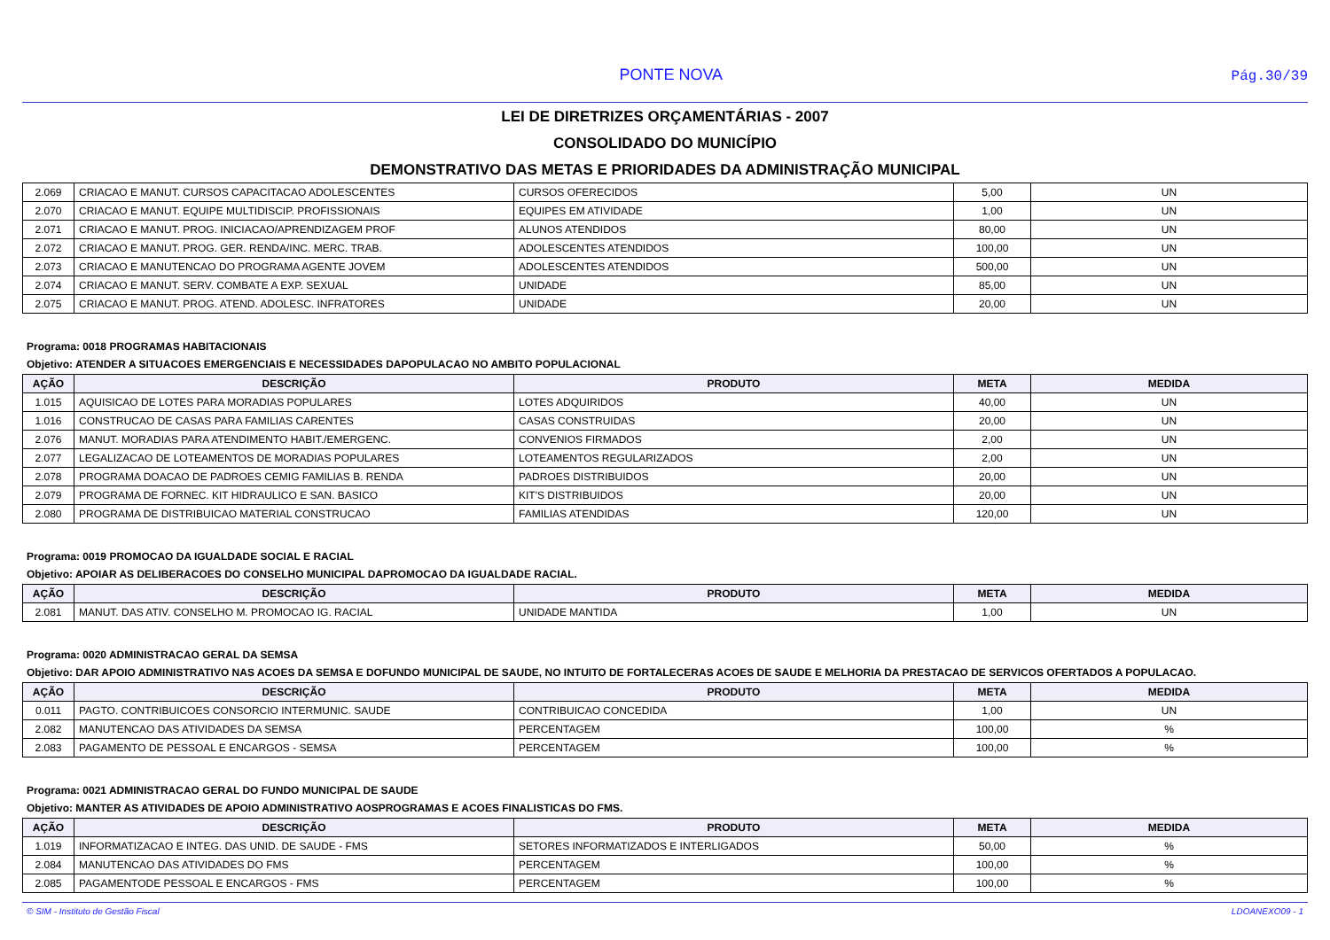PONTE NOVA
Pág.30/39
LEI DE DIRETRIZES ORÇAMENTÁRIAS - 2007
CONSOLIDADO DO MUNICÍPIO
DEMONSTRATIVO DAS METAS E PRIORIDADES DA ADMINISTRAÇÃO MUNICIPAL
| 2.069 | CRIACAO E MANUT. CURSOS CAPACITACAO ADOLESCENTES | CURSOS OFERECIDOS | 5,00 | UN |
| 2.070 | CRIACAO E MANUT. EQUIPE MULTIDISCIP. PROFISSIONAIS | EQUIPES EM ATIVIDADE | 1,00 | UN |
| 2.071 | CRIACAO E MANUT. PROG. INICIACAO/APRENDIZAGEM PROF | ALUNOS ATENDIDOS | 80,00 | UN |
| 2.072 | CRIACAO E MANUT. PROG. GER. RENDA/INC. MERC. TRAB. | ADOLESCENTES ATENDIDOS | 100,00 | UN |
| 2.073 | CRIACAO E MANUTENCAO DO PROGRAMA AGENTE JOVEM | ADOLESCENTES ATENDIDOS | 500,00 | UN |
| 2.074 | CRIACAO E MANUT. SERV. COMBATE A EXP. SEXUAL | UNIDADE | 85,00 | UN |
| 2.075 | CRIACAO E MANUT. PROG. ATEND. ADOLESC. INFRATORES | UNIDADE | 20,00 | UN |
Programa: 0018 PROGRAMAS HABITACIONAIS
Objetivo: ATENDER A SITUACOES EMERGENCIAIS E NECESSIDADES DAPOPULACAO NO AMBITO POPULACIONAL
| AÇÃO | DESCRIÇÃO | PRODUTO | META | MEDIDA |
| --- | --- | --- | --- | --- |
| 1.015 | AQUISICAO DE LOTES PARA MORADIAS POPULARES | LOTES ADQUIRIDOS | 40,00 | UN |
| 1.016 | CONSTRUCAO DE CASAS PARA FAMILIAS CARENTES | CASAS CONSTRUIDAS | 20,00 | UN |
| 2.076 | MANUT. MORADIAS PARA ATENDIMENTO HABIT./EMERGENC. | CONVENIOS FIRMADOS | 2,00 | UN |
| 2.077 | LEGALIZACAO DE LOTEAMENTOS DE MORADIAS POPULARES | LOTEAMENTOS REGULARIZADOS | 2,00 | UN |
| 2.078 | PROGRAMA DOACAO DE PADROES CEMIG FAMILIAS B. RENDA | PADROES DISTRIBUIDOS | 20,00 | UN |
| 2.079 | PROGRAMA DE FORNEC. KIT HIDRAULICO E SAN. BASICO | KIT'S DISTRIBUIDOS | 20,00 | UN |
| 2.080 | PROGRAMA DE DISTRIBUICAO MATERIAL CONSTRUCAO | FAMILIAS ATENDIDAS | 120,00 | UN |
Programa: 0019 PROMOCAO DA IGUALDADE SOCIAL E RACIAL
Objetivo: APOIAR AS DELIBERACOES DO CONSELHO MUNICIPAL DAPROMOCAO DA IGUALDADE RACIAL.
| AÇÃO | DESCRIÇÃO | PRODUTO | META | MEDIDA |
| --- | --- | --- | --- | --- |
| 2.081 | MANUT. DAS ATIV. CONSELHO M. PROMOCAO IG. RACIAL | UNIDADE MANTIDA | 1,00 | UN |
Programa: 0020 ADMINISTRACAO GERAL DA SEMSA
Objetivo: DAR APOIO ADMINISTRATIVO NAS ACOES DA SEMSA E DOFUNDO MUNICIPAL DE SAUDE, NO INTUITO DE FORTALECERAS ACOES DE SAUDE E MELHORIA DA PRESTACAO DE SERVICOS OFERTADOS A POPULACAO.
| AÇÃO | DESCRIÇÃO | PRODUTO | META | MEDIDA |
| --- | --- | --- | --- | --- |
| 0.011 | PAGTO. CONTRIBUICOES CONSORCIO INTERMUNIC. SAUDE | CONTRIBUICAO CONCEDIDA | 1,00 | UN |
| 2.082 | MANUTENCAO DAS ATIVIDADES DA SEMSA | PERCENTAGEM | 100,00 | % |
| 2.083 | PAGAMENTO DE PESSOAL E ENCARGOS - SEMSA | PERCENTAGEM | 100,00 | % |
Programa: 0021 ADMINISTRACAO GERAL DO FUNDO MUNICIPAL DE SAUDE
Objetivo: MANTER AS ATIVIDADES DE APOIO ADMINISTRATIVO AOSPROGRAMAS E ACOES FINALISTICAS DO FMS.
| AÇÃO | DESCRIÇÃO | PRODUTO | META | MEDIDA |
| --- | --- | --- | --- | --- |
| 1.019 | INFORMATIZACAO E INTEG. DAS UNID. DE SAUDE - FMS | SETORES INFORMATIZADOS E INTERLIGADOS | 50,00 | % |
| 2.084 | MANUTENCAO DAS ATIVIDADES DO FMS | PERCENTAGEM | 100,00 | % |
| 2.085 | PAGAMENTODE PESSOAL E ENCARGOS - FMS | PERCENTAGEM | 100,00 | % |
© SIM - Instituto de Gestão Fiscal LDOANEXO09 - 1